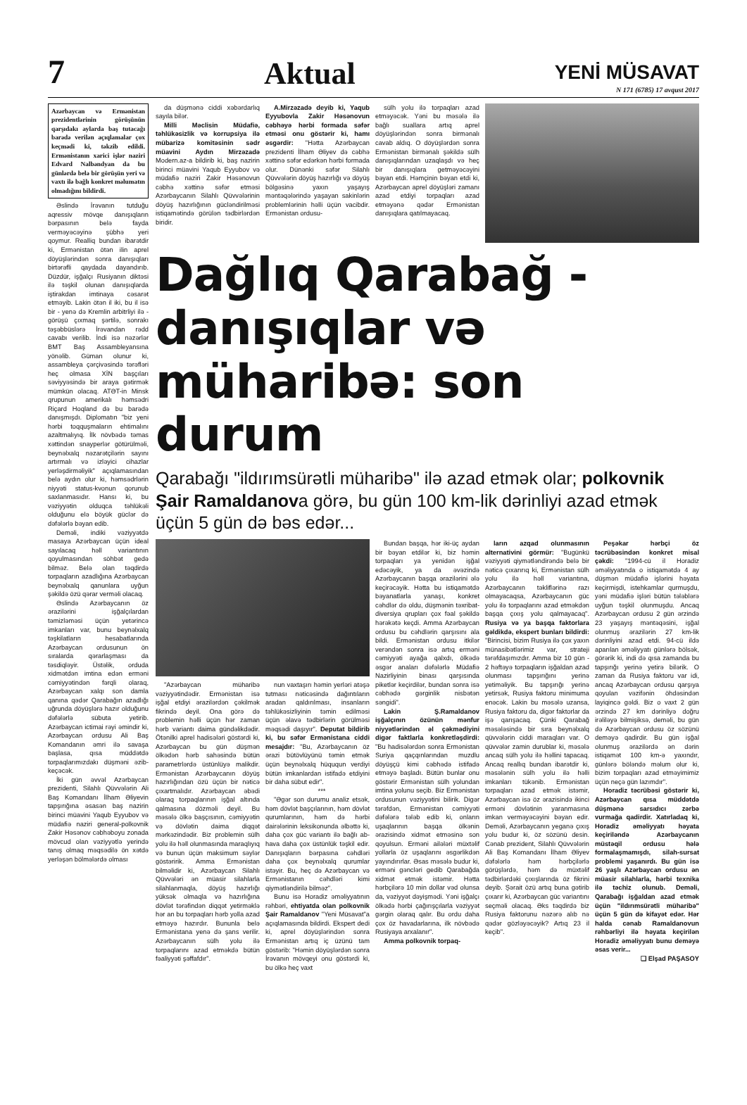7
Aktual
YENİ MÜSAVAT
N 171 (6785) 17 avqust 2017
Azərbaycan və Ermənistan prezidentlərinin görüşünün qarşıdakı aylarda baş tutacağı barədə verilən açıqlamalar çox keçmədi ki, təkzib edildi. Ermənistanın xarici işlər naziri Edvard Nalbəndyan da bu günlərdə belə bir görüşün yeri və vaxtı ilə bağlı konkret məlumatın olmadığını bildirdi.
Əslində İrəvanın tutduğu aqressiv mövqe danışıqların bərpasının belə fayda verməyəcəyinə şübhə yeri qoymur. Realliq bundan ibarətdir ki, Ermənistan ötən ilin aprel döyüşlərindən sonra danışıqları birtərəfli qaydada dayandırıb. Düzdür, işğalçı Rusiyanın diktəsi ilə təşkil olunan danışıqlarda iştirakdan imtinaya cəsarət etməyib. Lakin ötən il iki, bu il isə bir - yenə də Kremlin arbitrliyi ilə - görüşü çıxmaq şərtilə, sonrakı təşəbbüslərə İrəvandan rədd cavabı verilib. İndi isə nəzərlər BMT Baş Assambleyansına yönəlib. Güman olunur ki, assambleya çərçivəsində tərəfləri heç olmasa XİN başçıları səviyyəsində bir araya gətirmək mümkün olacaq. ATƏT-in Minsk qrupunun amerikalı həmsədri Riçard Hoqland də bu barədə danışmışdı. Diplomatın "biz yeni hərbi toqquşmaların ehtimalını azaltmalıyıq. İlk növbədə təmas xəttindən snayperlər götürülməli, beynəlxalq nəzarətçilərin sayını artırmalı və izləyici cihazlar yerləşdirməliyik" açıqlamasından belə aydın olur ki, həmsədrlərin niyyəti status-kvonun qorunub saxlanmasıdır. Hansı ki, bu vəziyyətin olduqca təhlükəli olduğunu elə böyük güclər də dəfələrlə bəyan edib.
Deməli, indiki vəziyyətdə masaya Azərbaycan üçün ideal sayılacaq həll variantının qoyulmasından söhbət gedə bilməz. Belə olan təqdirdə torpaqların azadlığına Azərbaycan beynəlxalq qanunlara uyğun şəkildə özü qərar verməli olacaq.
Əslində Azərbaycanın öz ərazilərini işğalçılardan təmizləməsi üçün yetərincə imkanları var, bunu beynəlxalq təşkilatların hesabatlarında Azərbaycan ordusunun ön sıralarda qərarlaşması da təsdiqləyir. Üstəlik, orduda xidmətdən imtina edən erməni cəmiyyətindən fərqli olaraq, Azərbaycan xalqı son damla qanına qədər Qarabağın azadlığı uğrunda döyüşlərə hazır olduğunu dəfələrlə sübuta yetirib. Azərbaycan ictimai rəyi əmindir ki, Azərbaycan ordusu Ali Baş Komandanın əmri ilə savaşa başlasa, qısa müddətdə torpaqlarımızdakı düşməni əzib-keçəcək.
İki gün əvvəl Azərbaycan prezidenti, Silahlı Qüvvələrin Ali Baş Komandanı İlham Əliyevin tapşırığına əsasən baş nazirin birinci müavini Yaqub Eyyubov və müdafiə naziri general-polkovnik Zakir Həsənov cəbhəboyu zonada mövcud olan vəziyyətlə yerində tanış olmaq məqsədilə ön xətdə yerləşən bölmələrdə olması
da düşmənə ciddi xəbərdarlıq sayıla bilər.
Milli Məclisin Müdafiə, təhlükəsizlik və korrupsiya ilə mübarizə komitəsinin sədr müavini Aydın Mirzəzadə Modern.az-a bildirib ki, baş nazirin birinci müavini Yaqub Eyyubov və müdafiə naziri Zakir Həsənovun cəbhə xəttinə səfər etməsi Azərbaycanın Silahlı Qüvvələrinin döyüş hazırlığının gücləndirilməsi istiqamətində görülən tədbirlərdən biridir.
A.Mirzəzadə deyib ki, Yaqub Eyyubovla Zakir Həsənovun cəbhəyə hərbi formada səfər etməsi onu göstərir ki, hamı əsgərdir: "Hətta Azərbaycan prezidenti İlham Əliyev də cəbhə xəttinə səfər edərkən hərbi formada olur. Dünənki səfər Silahlı Qüvvələrin döyüş hazırlığı və döyüş bölgəsinə yaxın yaşayış məntəqələrində yaşayan sakinlərin problemlərinin həlli üçün vacibdir. Ermənistan ordusu-
sülh yolu ilə torpaqları azad etməyəcək. Yəni bu məsələ ilə bağlı suallara artıq aprel döyüşlərindən sonra birmənalı cavab aldıq. O döyüşlərdən sonra Ermənistan birmənalı şəkildə sülh danışıqlarından uzaqlaşdı və heç bir danışıqlara getməyəcəyini bəyan etdi. Həmçinin bəyan etdi ki, Azərbaycan aprel döyüşləri zamanı azad etdiyi torpaqları azad etməyənə qədər Ermənistan danışıqlara qatılmayacaq.
Dağlıq Qarabağ - danışıqlar və müharibə: son durum
Qarabağı "ildırımsürətli müharibə" ilə azad etmək olar; polkovnik Şair Ramaldanova görə, bu gün 100 km-lik dərinliyi azad etmək üçün 5 gün də bəs edər...
"Azərbaycan müharibə vəziyyətindədir. Ermənistan isə işğal etdiyi ərazilərdən çəkilmək fikrində deyil. Ona görə də problemin həlli üçün hər zaman hərb variantı daima gündəlikdədir. Ötənilki aprel hadisələri göstərdi ki, Azərbaycan bu gün düşmən ölkədən hərb sahəsində bütün parametrlərdə üstünlüyə malikdir. Ermənistan Azərbaycanın döyüş hazırlığından özü üçün bir nəticə çıxartmalıdır. Azərbaycan əbədi olaraq torpaqlarının işğal altında qalmasına dözməli deyil. Bu məsələ ölkə başçısının, cəmiyyətin və dövlətin daima diqqət mərkəzindədir. Biz problemin sülh yolu ilə həll olunmasında maraqlıyıq və bunun üçün maksimum səylər göstəririk. Amma Ermənistan bilməlidir ki, Azərbaycan Silahlı Qüvvələri ən müasir silahlarla silahlanmaqla, döyüş hazırlığı yüksək olmaqla və hazırlığına dövlət tərəfindən diqqət yetirməklə hər an bu torpaqları hərb yolla azad etməyə hazırdır. Bununla belə Ermənistana yenə də şans verilir. Azərbaycanın sülh yolu ilə torpaqlarını azad etməkdə bütün fəaliyyəti şəffafdır".
nun vaxtaşırı həmin yerləri atəşə tutması nəticəsində dağıntıların aradan qaldırılması, insanların təhlükəsizliyinin təmin edilməsi üçün əlavə tədbirlərin görülməsi məqsədi daşıyır". Deputat bildirib ki, bu səfər Ermənistana ciddi mesajdır: "Bu, Azərbaycanın öz ərazi bütövlüyünü təmin etmək üçün beynəlxalq hüququn verdiyi bütün imkanlardan istifadə etdiyini bir daha sübut edir".
***
"Əgər son durumu analiz etsək, həm dövlət başçılarının, həm dövlət qurumlarının, həm də hərbi dairələrinin leksikonunda əlbəttə ki, daha çox güc variantı ilə bağlı ab-hava daha çox üstünlük təşkil edir. Danışıqların bərpasına cəhdləri daha çox beynəlxalq qurumlar istəyir. Bu, heç də Azərbaycan və Ermənistanın cəhdləri kimi qiymətləndirilə bilməz".
Bunu isə Horadiz əməliyyatının rəhbəri, ehtiyatda olan polkovnik Şair Ramaldanov "Yeni Müsavat"a açıqlamasında bildirdi. Ekspert dedi ki, aprel döyüşlərindən sonra Ermənistan artıq iç üzünü tam göstərib: "Həmin döyüşlərdən sonra İrəvanın mövqeyi onu göstərdi ki, bu ölkə heç vaxt
Bundan başqa, hər iki-üç aydan bir bəyan etdilər ki, biz həmin torpaqları ya yenidən işğal edəcəyik, ya da əvəzində Azərbaycanın başqa ərazilərini ələ keçirəcəyik. Hətta bu istiqamətdə bəyanatlarla yanaşı, konkret cəhdlər də oldu, düşmənin təxribat-diversiya qrupları çox fəal şəkildə hərəkətə keçdi. Amma Azərbaycan ordusu bu cəhdlərin qarşısını ala bildi. Ermənistan ordusu itkilər verəndən sonra isə artıq erməni cəmiyyəti ayağa qalxdı, ölkədə əsgər anaları dəfələrlə Müdafiə Nazirliyinin binası qarşısında piketlər keçirdilər, bundan sonra isə cəbhədə gərginlik nisbətən səngidi".
Lakin Ş.Ramaldanov işğalçının özünün mənfur niyyətlərindən əl çəkmədiyini digər faktlarla konkretləşdirdi: "Bu hadisələrdən sonra Ermənistan Suriya qaçqınlarından muzdlu döyüşçü kimi cəbhədə istifadə etməyə başladı. Bütün bunlar onu göstərir Ermənistan sülh yolundan imtina yolunu seçib. Biz Ermənistan ordusunun vəziyyətini bilirik. Digər tərəfdən, Ermənistan cəmiyyəti dəfələrə tələb edib ki, onların uşaqlarının başqa ölkənin ərazisində xidmət etməsinə son qoyulsun. Erməni ailələri müxtəlif yollarla öz uşaqlarını əsgərlikdən yayındırırlar. Əsas məsələ budur ki, erməni gəncləri gedib Qarabağda xidmət etmək istəmir. Hətta hərbçilərə 10 min dollar vəd olunsa da, vəziyyət dəyişmədi. Yəni işğalçı ölkədə hərbi çağırışçılarla vəziyyət gərgin olaraq qalır. Bu ordu daha çox öz havadarlarına, ilk növbədə Rusiyaya arxalanır".
Amma polkovnik torpaq-
ların azqad olunmasının alternativini görmür: "Bugünkü vəziyyəti qiymətləndirəndə belə bir nəticə çıxarırıq ki, Ermənistan sülh yolu ilə həll variantına, Azərbaycanın təkliflərinə razı olmayacaqsa, Azərbaycanın güc yolu ilə torpaqlarını azad etməkdən başqa çıxış yolu qalmayacaq". Rusiya və ya başqa faktorlara gəldikdə, ekspert bunları bildirdi: "Birincisi, bizim Rusiya ilə çox yaxın münasibətlərimiz var, strateji tərəfdaşımızdır. Amma biz 10 gün - 2 həftəyə torpaqların işğaldan azad olunması tapşırığını yerinə yetiməliyik. Bu tapşırığı yerinə yetirsək, Rusiya faktoru minimuma enəcək. Lakin bu məsələ uzansa, Rusiya faktoru da, digər faktorlar da işə qarışacaq. Çünki Qarabağ məsələsində bir sıra beynəlxalq qüvvələrin ciddi maraqları var. O qüvvələr zamin durublar ki, məsələ ancaq sülh yolu ilə həllini tapacaq. Ancaq reallıq bundan ibarətdir ki, məsələnin sülh yolu ilə həlli imkanları tükənib. Ermənistan torpaqları azad etmək istəmir, Azərbaycan isə öz ərazisində ikinci erməni dövlətinin yaranmasına imkan verməyəcəyini bəyan edir. Deməli, Azərbaycanın yeganə çıxış yolu budur ki, öz sözünü desin. Cənab prezident, Silahlı Qüvvələrin Ali Baş Komandanı İlham Əliyev dəfələrlə həm hərbçilərlə görüşlərdə, həm də müxtəlif tədbirlərdəki çıxışlarında öz fikrini deyib. Şərait özü artıq buna gətirib çıxarır ki, Azərbaycan güc variantını seçməli olacaq. Əks təqdirdə biz Rusiya faktorunu nəzərə alıb nə qədər gözləyəcəyik? Artıq 23 il keçib".
Peşəkar hərbçi öz təcrübəsindən konkret misal çəkdi: "1994-cü il Horadiz əməliyyatında o istiqamətdə 4 ay düşmən müdafiə işlərini həyata keçirmişdi, istehkamlar qurmuşdu, yəni müdafiə işləri bütün tələblərə uyğun təşkil olunmuşdu. Ancaq Azərbaycan ordusu 2 gün ərzində 23 yaşayış məntəqəsini, işğal olunmuş ərazilərin 27 km-lik dərinliyini azad etdi. 94-cü ildə aparılan əməliyyatı günlərə bölsək, görərik ki, indi də qısa zamanda bu tapşırığı yerinə yetirə bilərik. O zaman da Rusiya faktoru var idi, ancaq Azərbaycan ordusu qarşıya qoyulan vəzifənin öhdəsindən layiqincə gəldi. Biz o vaxt 2 gün ərzində 27 km dərinliyə doğru irəliləyə bilmişiksə, deməli, bu gün də Azərbaycan ordusu öz sözünü deməyə qadirdir. Bu gün işğal olunmuş ərazilərdə ən dərin istiqamət 100 km-ə yaxındır, günlərə böləndə məlum olur ki, bizim torpaqları azad etməyimimiz üçün neçə gün lazımdır".
Horadiz təcrübəsi göstərir ki, Azərbaycan qısa müddətdə düşmənə sarsıdıcı zərbə vurmağa qadirdir. Xatırladaq ki, Horadiz əməliyyatı həyata keçiriləndə Azərbaycanın müstəqil ordusu hələ formalaşmamışdı, silah-sursat problemi yaşanırdı. Bu gün isə 26 yaşlı Azərbaycan ordusu ən müasir silahlarla, hərbi texnika ilə təchiz olunub. Deməli, Qarabağı işğaldan azad etmək üçün "ildırımsürətli müharibə" üçün 5 gün də kifayət edər. Hər halda cənab Ramaldanovun rəhbərliyi ilə həyata keçirilən Horadiz əməliyyatı bunu deməyə əsas verir...
❑ Elşad PAŞASOY